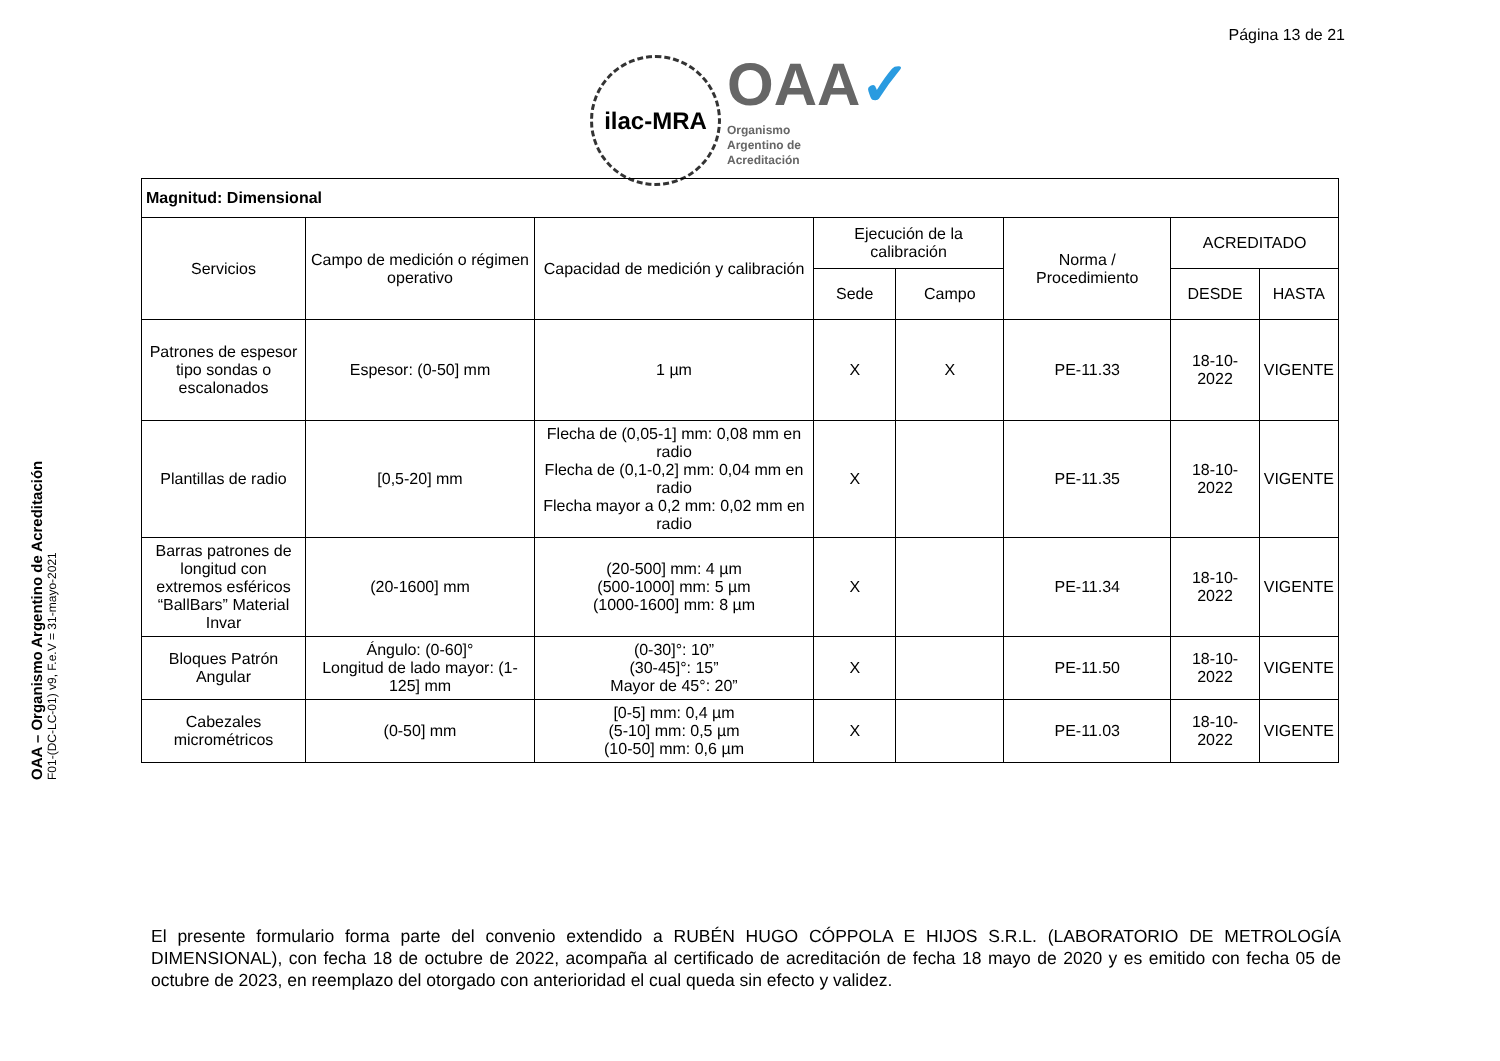Página 13 de 21
ilac-MRA
OAA✓
Organismo
Argentino de
Acreditación
OAA – Organismo Argentino de Acreditación
F01-(DC-LC-01) v9, F.e.V = 31-mayo-2021
| Magnitud: Dimensional | | | | | | | |
| --- | --- | --- | --- | --- | --- | --- | --- |
| Servicios | Campo de medición o régimen operativo | Capacidad de medición y calibración | Ejecución de la calibración | | Norma / Procedimiento | ACREDITADO | |
| | | | Sede | Campo | | DESDE | HASTA |
| Patrones de espesor tipo sondas o escalonados | Espesor: (0-50] mm | 1 µm | X | X | PE-11.33 | 18-10-2022 | VIGENTE |
| Plantillas de radio | [0,5-20] mm | Flecha de (0,05-1] mm: 0,08 mm en radio Flecha de (0,1-0,2] mm: 0,04 mm en radio Flecha mayor a 0,2 mm: 0,02 mm en radio | X | | PE-11.35 | 18-10-2022 | VIGENTE |
| Barras patrones de longitud con extremos esféricos “BallBars” Material Invar | (20-1600] mm | (20-500] mm: 4 µm (500-1000] mm: 5 µm (1000-1600] mm: 8 µm | X | | PE-11.34 | 18-10-2022 | VIGENTE |
| Bloques Patrón Angular | Ángulo: (0-60]° Longitud de lado mayor: (1-125] mm | (0-30]°: 10” (30-45]°: 15” Mayor de 45°: 20” | X | | PE-11.50 | 18-10-2022 | VIGENTE |
| Cabezales micrométricos | (0-50] mm | [0-5] mm: 0,4 µm (5-10] mm: 0,5 µm (10-50] mm: 0,6 µm | X | | PE-11.03 | 18-10-2022 | VIGENTE |
El presente formulario forma parte del convenio extendido a RUBÉN HUGO CÓPPOLA E HIJOS S.R.L. (LABORATORIO DE METROLOGÍA DIMENSIONAL), con fecha 18 de octubre de 2022, acompaña al certificado de acreditación de fecha 18 mayo de 2020 y es emitido con fecha 05 de octubre de 2023, en reemplazo del otorgado con anterioridad el cual queda sin efecto y validez.